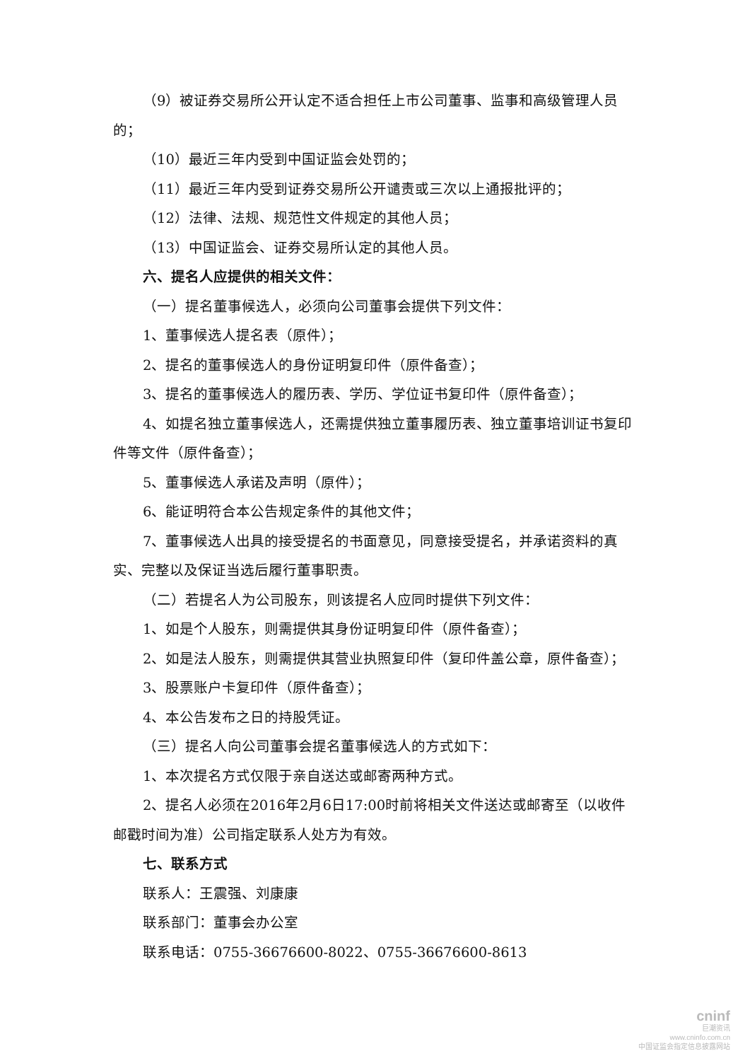（9）被证券交易所公开认定不适合担任上市公司董事、监事和高级管理人员的；
（10）最近三年内受到中国证监会处罚的；
（11）最近三年内受到证券交易所公开谴责或三次以上通报批评的；
（12）法律、法规、规范性文件规定的其他人员；
（13）中国证监会、证券交易所认定的其他人员。
六、提名人应提供的相关文件：
（一）提名董事候选人，必须向公司董事会提供下列文件：
1、董事候选人提名表（原件）；
2、提名的董事候选人的身份证明复印件（原件备查）；
3、提名的董事候选人的履历表、学历、学位证书复印件（原件备查）；
4、如提名独立董事候选人，还需提供独立董事履历表、独立董事培训证书复印件等文件（原件备查）；
5、董事候选人承诺及声明（原件）；
6、能证明符合本公告规定条件的其他文件；
7、董事候选人出具的接受提名的书面意见，同意接受提名，并承诺资料的真实、完整以及保证当选后履行董事职责。
（二）若提名人为公司股东，则该提名人应同时提供下列文件：
1、如是个人股东，则需提供其身份证明复印件（原件备查）；
2、如是法人股东，则需提供其营业执照复印件（复印件盖公章，原件备查）；
3、股票账户卡复印件（原件备查）；
4、本公告发布之日的持股凭证。
（三）提名人向公司董事会提名董事候选人的方式如下：
1、本次提名方式仅限于亲自送达或邮寄两种方式。
2、提名人必须在2016年2月6日17:00时前将相关文件送达或邮寄至（以收件邮戳时间为准）公司指定联系人处方为有效。
七、联系方式
联系人：王震强、刘康康
联系部门：董事会办公室
联系电话：0755-36676600-8022、0755-36676600-8613
cninf
巨潮资讯
www.cninfo.com.cn
中国证监会指定信息披露网站